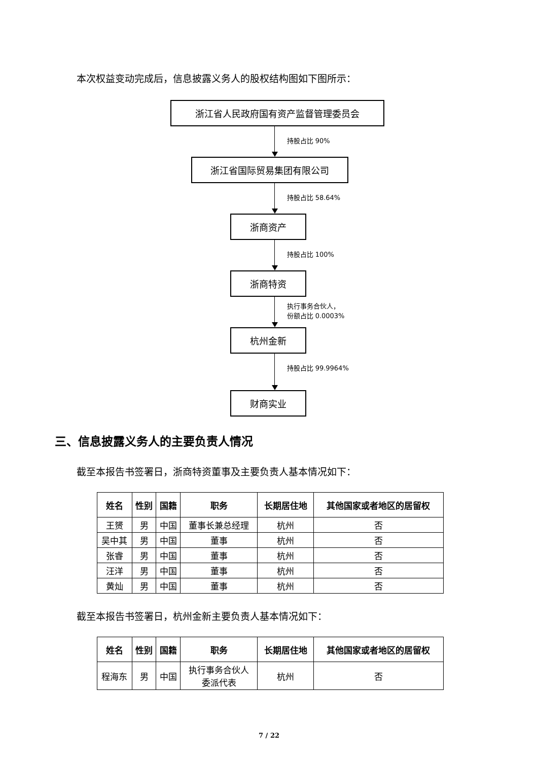本次权益变动完成后，信息披露义务人的股权结构图如下图所示：
浙江省人民政府国有资产监督管理委员会
持股占比 90%
浙江省国际贸易集团有限公司
持股占比 58.64%
浙商资产
持股占比 100%
浙商特资
执行事务合伙人，
份额占比 0.0003%
杭州金新
持股占比 99.9964%
财商实业
三、信息披露义务人的主要负责人情况
截至本报告书签署日，浙商特资董事及主要负责人基本情况如下：
| 姓名 | 性别 | 国籍 | 职务 | 长期居住地 | 其他国家或者地区的居留权 |
| --- | --- | --- | --- | --- | --- |
| 王赟 | 男 | 中国 | 董事长兼总经理 | 杭州 | 否 |
| 吴中其 | 男 | 中国 | 董事 | 杭州 | 否 |
| 张睿 | 男 | 中国 | 董事 | 杭州 | 否 |
| 汪洋 | 男 | 中国 | 董事 | 杭州 | 否 |
| 黄灿 | 男 | 中国 | 董事 | 杭州 | 否 |
截至本报告书签署日，杭州金新主要负责人基本情况如下：
| 姓名 | 性别 | 国籍 | 职务 | 长期居住地 | 其他国家或者地区的居留权 |
| --- | --- | --- | --- | --- | --- |
| 程海东 | 男 | 中国 | 执行事务合伙人 委派代表 | 杭州 | 否 |
7 / 22